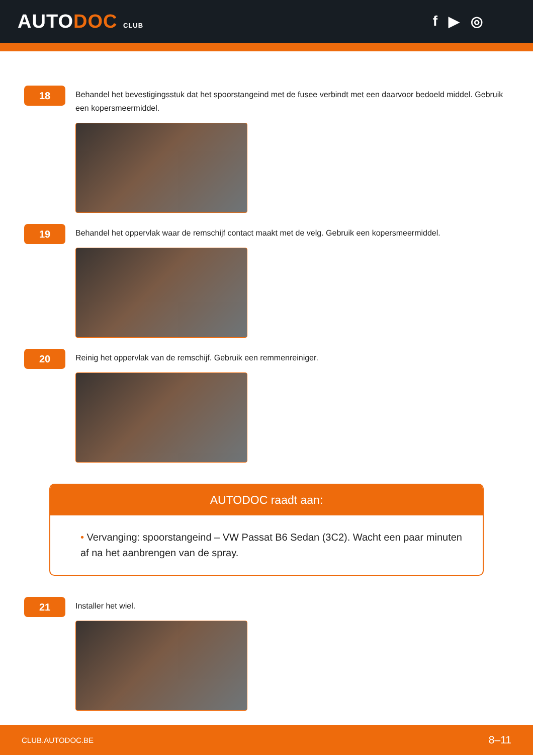AUTODOC CLUB
f ▶ ◎
18
Behandel het bevestigingsstuk dat het spoorstangeind met de fusee verbindt met een daarvoor bedoeld middel. Gebruik een kopersmeermiddel.
19
Behandel het oppervlak waar de remschijf contact maakt met de velg. Gebruik een kopersmeermiddel.
20
Reinig het oppervlak van de remschijf. Gebruik een remmenreiniger.
AUTODOC raadt aan:
• Vervanging: spoorstangeind – VW Passat B6 Sedan (3C2). Wacht een paar minuten af na het aanbrengen van de spray.
21
Installer het wiel.
CLUB.AUTODOC.BE 8–11